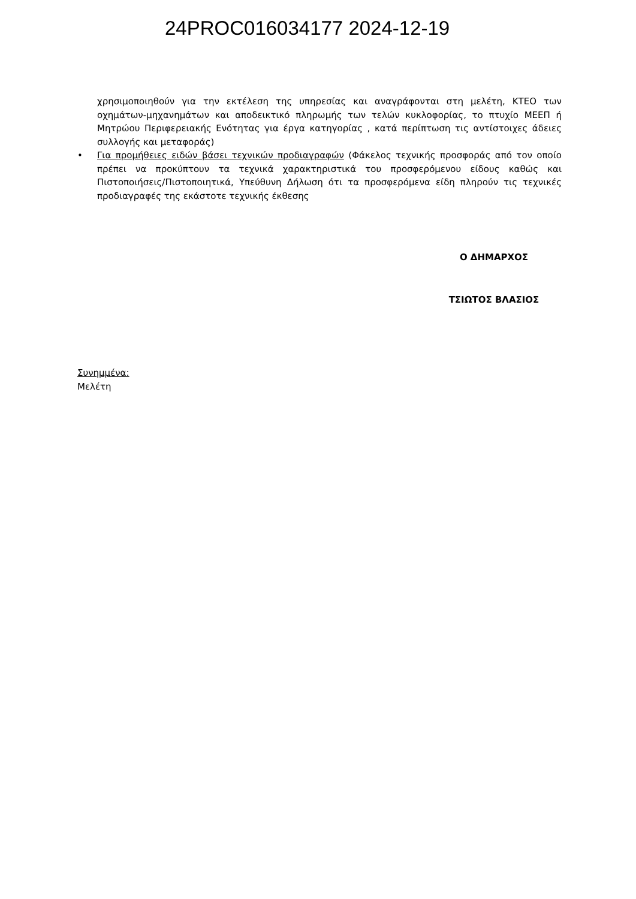24PROC016034177 2024-12-19
χρησιμοποιηθούν για την εκτέλεση της υπηρεσίας και αναγράφονται στη μελέτη, ΚΤΕΟ των οχημάτων-μηχανημάτων και αποδεικτικό πληρωμής των τελών κυκλοφορίας, το πτυχίο ΜΕΕΠ ή Μητρώου Περιφερειακής Ενότητας για έργα κατηγορίας , κατά περίπτωση τις αντίστοιχες άδειες συλλογής και μεταφοράς)
• Για προμήθειες ειδών βάσει τεχνικών προδιαγραφών (Φάκελος τεχνικής προσφοράς από τον οποίο πρέπει να προκύπτουν τα τεχνικά χαρακτηριστικά του προσφερόμενου είδους καθώς και Πιστοποιήσεις/Πιστοποιητικά, Υπεύθυνη Δήλωση ότι τα προσφερόμενα είδη πληρούν τις τεχνικές προδιαγραφές της εκάστοτε τεχνικής έκθεσης
Ο ΔΗΜΑΡΧΟΣ
ΤΣΙΩΤΟΣ ΒΛΑΣΙΟΣ
Συνημμένα:
Μελέτη